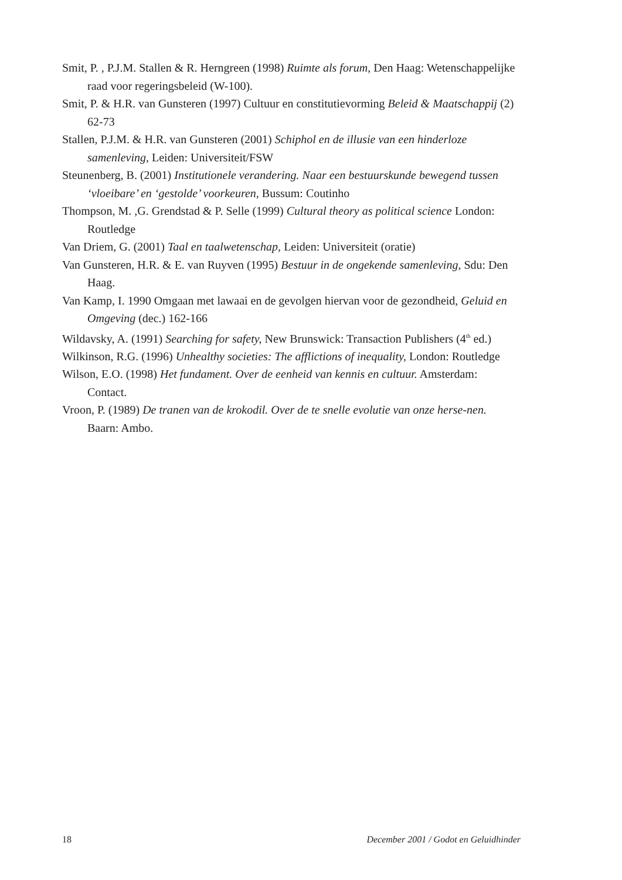Smit, P. , P.J.M. Stallen & R. Herngreen (1998) Ruimte als forum, Den Haag: Wetenschappelijke raad voor regeringsbeleid (W-100).
Smit, P. & H.R. van Gunsteren (1997) Cultuur en constitutievorming Beleid & Maatschappij (2) 62-73
Stallen, P.J.M. & H.R. van Gunsteren (2001) Schiphol en de illusie van een hinderloze samenleving, Leiden: Universiteit/FSW
Steunenberg, B. (2001) Institutionele verandering. Naar een bestuurskunde bewegend tussen ‘vloeibare’ en ‘gestolde’ voorkeuren, Bussum: Coutinho
Thompson, M. ,G. Grendstad & P. Selle (1999) Cultural theory as political science London: Routledge
Van Driem, G. (2001) Taal en taalwetenschap, Leiden: Universiteit (oratie)
Van Gunsteren, H.R. & E. van Ruyven (1995) Bestuur in de ongekende samenleving, Sdu: Den Haag.
Van Kamp, I. 1990 Omgaan met lawaai en de gevolgen hiervan voor de gezondheid, Geluid en Omgeving (dec.) 162-166
Wildavsky, A. (1991) Searching for safety, New Brunswick: Transaction Publishers (4<sup>th</sup> ed.)
Wilkinson, R.G. (1996) Unhealthy societies: The afflictions of inequality, London: Routledge
Wilson, E.O. (1998) Het fundament. Over de eenheid van kennis en cultuur. Amsterdam: Contact.
Vroon, P. (1989) De tranen van de krokodil. Over de te snelle evolutie van onze herse-nen. Baarn: Ambo.
18 December 2001 / Godot en Geluidhinder